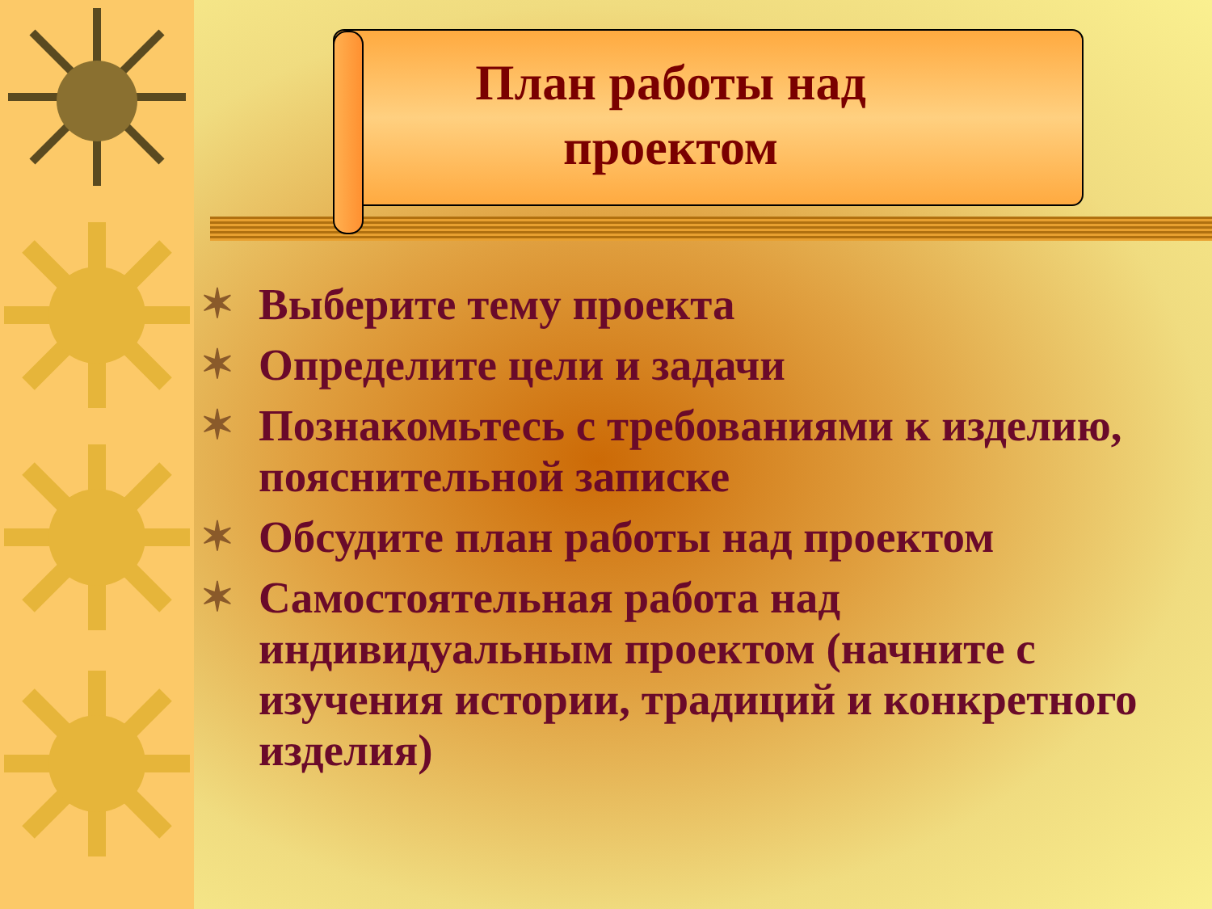План работы над проектом
✶ Выберите тему проекта
✶ Определите цели и задачи
✶ Познакомьтесь с требованиями к изделию, пояснительной записке
✶ Обсудите план работы над проектом
✶ Самостоятельная работа над индивидуальным проектом (начните с изучения истории, традиций и конкретного изделия)